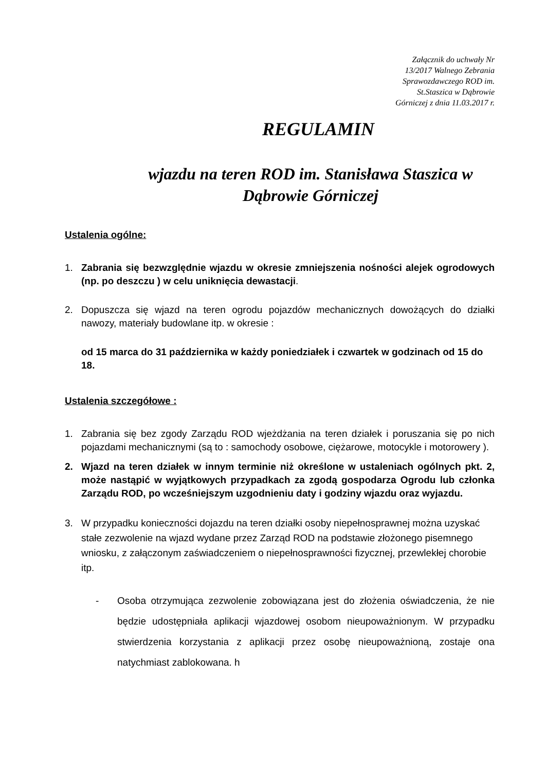Załącznik do uchwały Nr
13/2017 Walnego Zebrania
Sprawozdawczego ROD im.
St.Staszica w Dąbrowie
Górniczej z dnia 11.03.2017 r.
REGULAMIN
wjazdu na teren ROD im. Stanisława Staszica w Dąbrowie Górniczej
Ustalenia ogólne:
1. Zabrania się bezwzględnie wjazdu w okresie zmniejszenia nośności alejek ogrodowych (np. po deszczu ) w celu uniknięcia dewastacji.
2. Dopuszcza się wjazd na teren ogrodu pojazdów mechanicznych dowożących do działki nawozy, materiały budowlane itp. w okresie :
od 15 marca do 31 października w każdy poniedziałek i czwartek w godzinach od 15 do 18.
Ustalenia szczegółowe :
1. Zabrania się bez zgody Zarządu ROD wjeżdżania na teren działek i poruszania się po nich pojazdami mechanicznymi (są to : samochody osobowe, ciężarowe, motocykle i motorowery ).
2. Wjazd na teren działek w innym terminie niż określone w ustaleniach ogólnych pkt. 2, może nastąpić w wyjątkowych przypadkach za zgodą gospodarza Ogrodu lub członka Zarządu ROD, po wcześniejszym uzgodnieniu daty i godziny wjazdu oraz wyjazdu.
3. W przypadku konieczności dojazdu na teren działki osoby niepełnosprawnej można uzyskać stałe zezwolenie na wjazd wydane przez Zarząd ROD na podstawie złożonego pisemnego wniosku, z załączonym zaświadczeniem o niepełnosprawności fizycznej, przewlekłej chorobie itp.
- Osoba otrzymująca zezwolenie zobowiązana jest do złożenia oświadczenia, że nie będzie udostępniała aplikacji wjazdowej osobom nieupoważnionym. W przypadku stwierdzenia korzystania z aplikacji przez osobę nieupoważnioną, zostaje ona natychmiast zablokowana. h